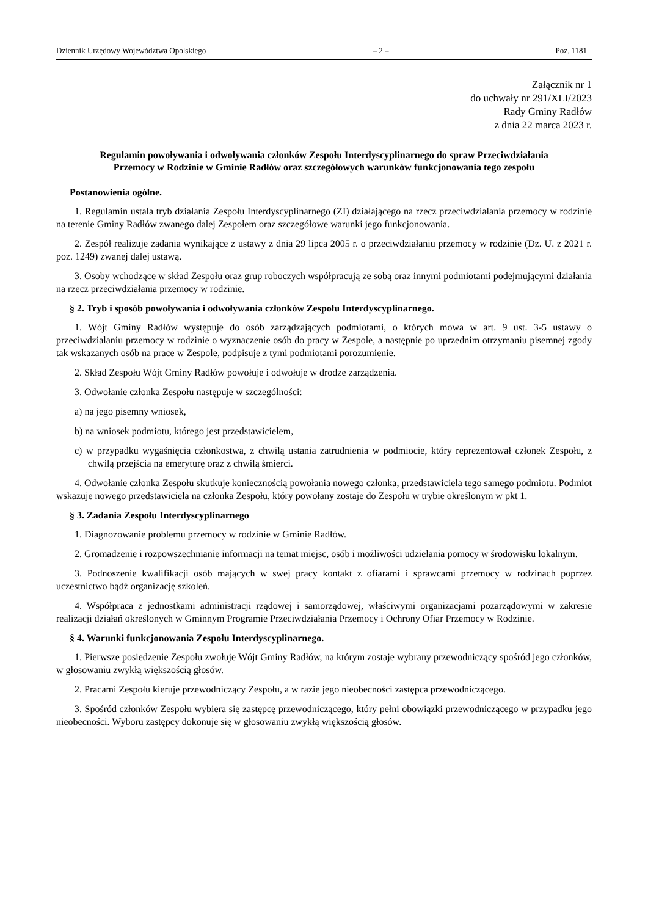Dziennik Urzędowy Województwa Opolskiego – 2 – Poz. 1181
Załącznik nr 1
do uchwały nr 291/XLI/2023
Rady Gminy Radłów
z dnia 22 marca 2023 r.
Regulamin powoływania i odwoływania członków Zespołu Interdyscyplinarnego do spraw Przeciwdziałania Przemocy w Rodzinie w Gminie Radłów oraz szczegółowych warunków funkcjonowania tego zespołu
Postanowienia ogólne.
1. Regulamin ustala tryb działania Zespołu Interdyscyplinarnego (ZI) działającego na rzecz przeciwdziałania przemocy w rodzinie na terenie Gminy Radłów zwanego dalej Zespołem oraz szczegółowe warunki jego funkcjonowania.
2. Zespół realizuje zadania wynikające z ustawy z dnia 29 lipca 2005 r. o przeciwdziałaniu przemocy w rodzinie (Dz. U. z 2021 r. poz. 1249) zwanej dalej ustawą.
3. Osoby wchodzące w skład Zespołu oraz grup roboczych współpracują ze sobą oraz innymi podmiotami podejmującymi działania na rzecz przeciwdziałania przemocy w rodzinie.
§ 2. Tryb i sposób powoływania i odwoływania członków Zespołu Interdyscyplinarnego.
1. Wójt Gminy Radłów występuje do osób zarządzających podmiotami, o których mowa w art. 9 ust. 3-5 ustawy o przeciwdziałaniu przemocy w rodzinie o wyznaczenie osób do pracy w Zespole, a następnie po uprzednim otrzymaniu pisemnej zgody tak wskazanych osób na prace w Zespole, podpisuje z tymi podmiotami porozumienie.
2. Skład Zespołu Wójt Gminy Radłów powołuje i odwołuje w drodze zarządzenia.
3. Odwołanie członka Zespołu następuje w szczególności:
a) na jego pisemny wniosek,
b) na wniosek podmiotu, którego jest przedstawicielem,
c) w przypadku wygaśnięcia członkostwa, z chwilą ustania zatrudnienia w podmiocie, który reprezentował członek Zespołu, z chwilą przejścia na emeryturę oraz z chwilą śmierci.
4. Odwołanie członka Zespołu skutkuje koniecznością powołania nowego członka, przedstawiciela tego samego podmiotu. Podmiot wskazuje nowego przedstawiciela na członka Zespołu, który powołany zostaje do Zespołu w trybie określonym w pkt 1.
§ 3. Zadania Zespołu Interdyscyplinarnego
1. Diagnozowanie problemu przemocy w rodzinie w Gminie Radłów.
2. Gromadzenie i rozpowszechnianie informacji na temat miejsc, osób i możliwości udzielania pomocy w środowisku lokalnym.
3. Podnoszenie kwalifikacji osób mających w swej pracy kontakt z ofiarami i sprawcami przemocy w rodzinach poprzez uczestnictwo bądź organizację szkoleń.
4. Współpraca z jednostkami administracji rządowej i samorządowej, właściwymi organizacjami pozarządowymi w zakresie realizacji działań określonych w Gminnym Programie Przeciwdziałania Przemocy i Ochrony Ofiar Przemocy w Rodzinie.
§ 4. Warunki funkcjonowania Zespołu Interdyscyplinarnego.
1. Pierwsze posiedzenie Zespołu zwołuje Wójt Gminy Radłów, na którym zostaje wybrany przewodniczący spośród jego członków, w głosowaniu zwykłą większością głosów.
2. Pracami Zespołu kieruje przewodniczący Zespołu, a w razie jego nieobecności zastępca przewodniczącego.
3. Spośród członków Zespołu wybiera się zastępcę przewodniczącego, który pełni obowiązki przewodniczącego w przypadku jego nieobecności. Wyboru zastępcy dokonuje się w głosowaniu zwykłą większością głosów.